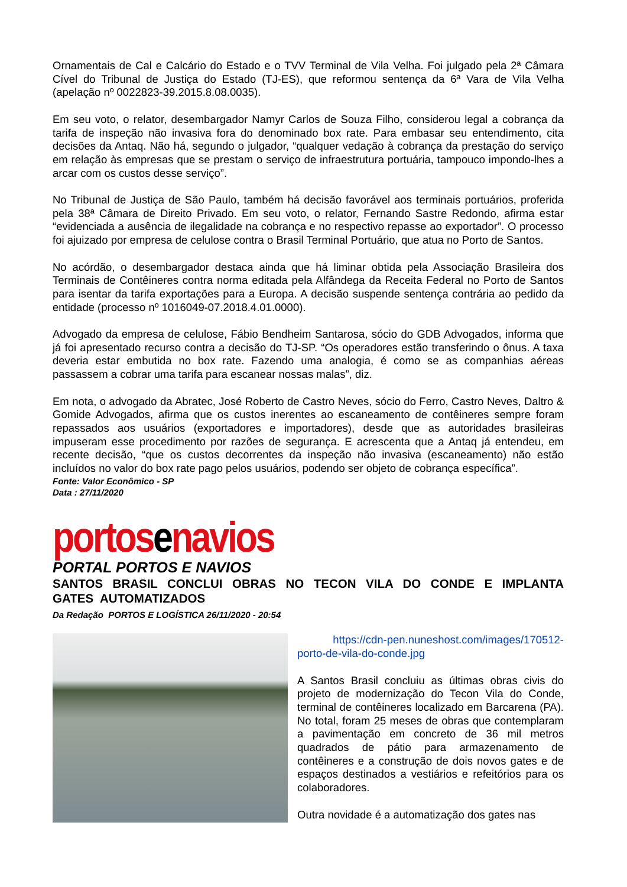Ornamentais de Cal e Calcário do Estado e o TVV Terminal de Vila Velha. Foi julgado pela 2ª Câmara Cível do Tribunal de Justiça do Estado (TJ-ES), que reformou sentença da 6ª Vara de Vila Velha (apelação nº 0022823-39.2015.8.08.0035).
Em seu voto, o relator, desembargador Namyr Carlos de Souza Filho, considerou legal a cobrança da tarifa de inspeção não invasiva fora do denominado box rate. Para embasar seu entendimento, cita decisões da Antaq. Não há, segundo o julgador, “qualquer vedação à cobrança da prestação do serviço em relação às empresas que se prestam o serviço de infraestrutura portuária, tampouco impondo-lhes a arcar com os custos desse serviço”.
No Tribunal de Justiça de São Paulo, também há decisão favorável aos terminais portuários, proferida pela 38ª Câmara de Direito Privado. Em seu voto, o relator, Fernando Sastre Redondo, afirma estar “evidenciada a ausência de ilegalidade na cobrança e no respectivo repasse ao exportador”. O processo foi ajuizado por empresa de celulose contra o Brasil Terminal Portuário, que atua no Porto de Santos.
No acórdão, o desembargador destaca ainda que há liminar obtida pela Associação Brasileira dos Terminais de Contêineres contra norma editada pela Alfândega da Receita Federal no Porto de Santos para isentar da tarifa exportações para a Europa. A decisão suspende sentença contrária ao pedido da entidade (processo nº 1016049-07.2018.4.01.0000).
Advogado da empresa de celulose, Fábio Bendheim Santarosa, sócio do GDB Advogados, informa que já foi apresentado recurso contra a decisão do TJ-SP. “Os operadores estão transferindo o ônus. A taxa deveria estar embutida no box rate. Fazendo uma analogia, é como se as companhias aéreas passassem a cobrar uma tarifa para escanear nossas malas”, diz.
Em nota, o advogado da Abratec, José Roberto de Castro Neves, sócio do Ferro, Castro Neves, Daltro & Gomide Advogados, afirma que os custos inerentes ao escaneamento de contêineres sempre foram repassados aos usuários (exportadores e importadores), desde que as autoridades brasileiras impuseram esse procedimento por razões de segurança. E acrescenta que a Antaq já entendeu, em recente decisão, “que os custos decorrentes da inspeção não invasiva (escaneamento) não estão incluídos no valor do box rate pago pelos usuários, podendo ser objeto de cobrança específica”.
Fonte: Valor Econômico - SP
Data : 27/11/2020
portosenavios
PORTAL PORTOS E NAVIOS
SANTOS BRASIL CONCLUI OBRAS NO TECON VILA DO CONDE E IMPLANTA GATES AUTOMATIZADOS
Da Redação PORTOS E LOGÍSTICA 26/11/2020 - 20:54
https://cdn-pen.nuneshost.com/images/170512-porto-de-vila-do-conde.jpg
A Santos Brasil concluiu as últimas obras civis do projeto de modernização do Tecon Vila do Conde, terminal de contêineres localizado em Barcarena (PA). No total, foram 25 meses de obras que contemplaram a pavimentação em concreto de 36 mil metros quadrados de pátio para armazenamento de contêineres e a construção de dois novos gates e de espaços destinados a vestiários e refeitórios para os colaboradores.
Outra novidade é a automatização dos gates nas